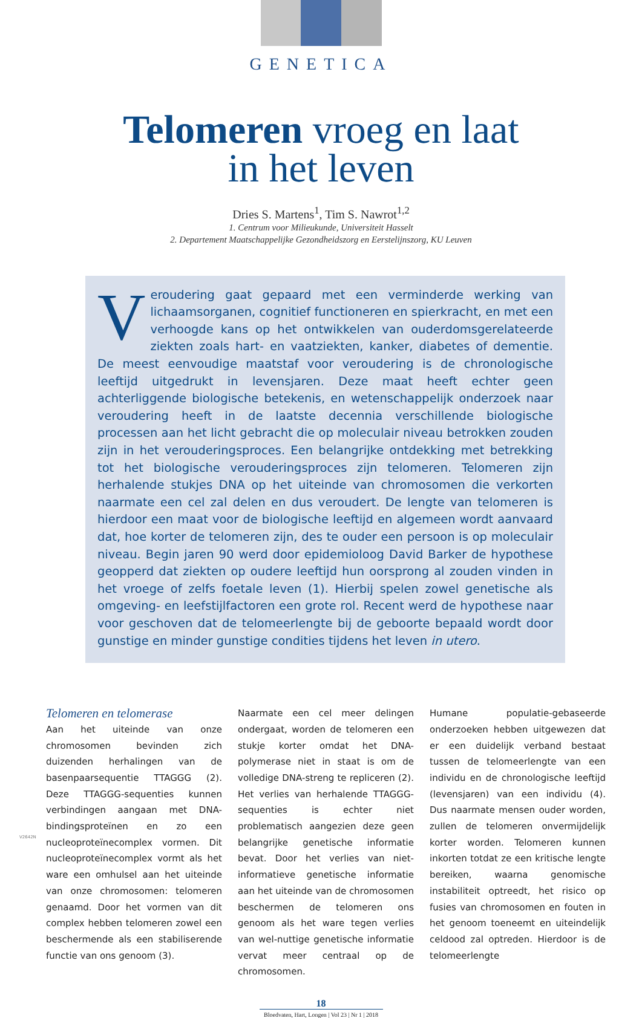GENETICA
Telomeren vroeg en laat
in het leven
Dries S. Martens<sup>1</sup>, Tim S. Nawrot<sup>1,2</sup>
1. Centrum voor Milieukunde, Universiteit Hasselt
2. Departement Maatschappelijke Gezondheidszorg en Eerstelijnszorg, KU Leuven
Veroudering gaat gepaard met een verminderde werking van lichaamsorganen, cognitief functioneren en spierkracht, en met een verhoogde kans op het ontwikkelen van ouderdomsgerelateerde ziekten zoals hart- en vaatziekten, kanker, diabetes of dementie. De meest eenvoudige maatstaf voor veroudering is de chronologische leeftijd uitgedrukt in levensjaren. Deze maat heeft echter geen achterliggende biologische betekenis, en wetenschappelijk onderzoek naar veroude­ring heeft in de laatste decennia verschillende biologische processen aan het licht gebracht die op moleculair niveau betrokken zouden zijn in het verouderingsproces. Een belangrijke ontdekking met betrekking tot het biologische verouderingsproces zijn telomeren. Telomeren zijn herhalende stukjes DNA op het uiteinde van chromosomen die verkorten naarmate een cel zal delen en dus veroudert. De lengte van telomeren is hierdoor een maat voor de biologische leeftijd en algemeen wordt aanvaard dat, hoe korter de telomeren zijn, des te ouder een persoon is op moleculair niveau. Begin jaren 90 werd door epidemioloog David Barker de hypothese geopperd dat ziekten op oudere leeftijd hun oorsprong al zouden vinden in het vroege of zelfs foetale leven (1). Hierbij spelen zowel genetische als omgeving- en leefstijlfactoren een grote rol. Recent werd de hypothese naar voor geschoven dat de telomeerlengte bij de geboorte bepaald wordt door gunstige en minder gunstige condities tijdens het leven in utero.
Telomeren en telomerase
Aan het uiteinde van onze chromosomen bevinden zich duizenden herhalingen van de basenpaarsequentie TTAGGG (2). Deze TTAGGG-sequenties kunnen verbindingen aangaan met DNA-bindingsproteïnen en zo een nucleoproteïnecomplex vormen. Dit nucleoproteïnecomplex vormt als het ware een omhulsel aan het uiteinde van onze chromosomen: telomeren genaamd. Door het vormen van dit complex hebben te­lomeren zowel een beschermende als een stabiliserende functie van ons genoom (3).
Naarmate een cel meer delingen ondergaat, worden de telomeren een stukje korter om­dat het DNA-polymerase niet in staat is om de volledige DNA-streng te repliceren (2). Het verlies van herhalende TTAGGG-sequen­ties is echter niet problematisch aangezien deze geen belangrijke genetische informatie bevat. Door het verlies van niet-informatieve genetische informatie aan het uiteinde van de chromosomen beschermen de telomeren ons genoom als het ware tegen verlies van wel-nuttige genetische informatie vervat meer centraal op de chromosomen.
Humane populatie-gebaseerde onderzoe­ken hebben uitgewezen dat er een duidelijk verband bestaat tussen de telomeerlengte van een individu en de chronologische leef­tijd (levensjaren) van een individu (4). Dus naarmate mensen ouder worden, zullen de telomeren onvermijdelijk korter worden. Telomeren kunnen inkorten totdat ze een kritische lengte bereiken, waarna genomi­sche instabiliteit optreedt, het risico op fusies van chromosomen en fouten in het genoom toeneemt en uiteindelijk celdood zal optreden. Hierdoor is de telomeerlengte
V2642N
18
Bloedvaten, Hart, Longen | Vol 23 | Nr 1 | 2018